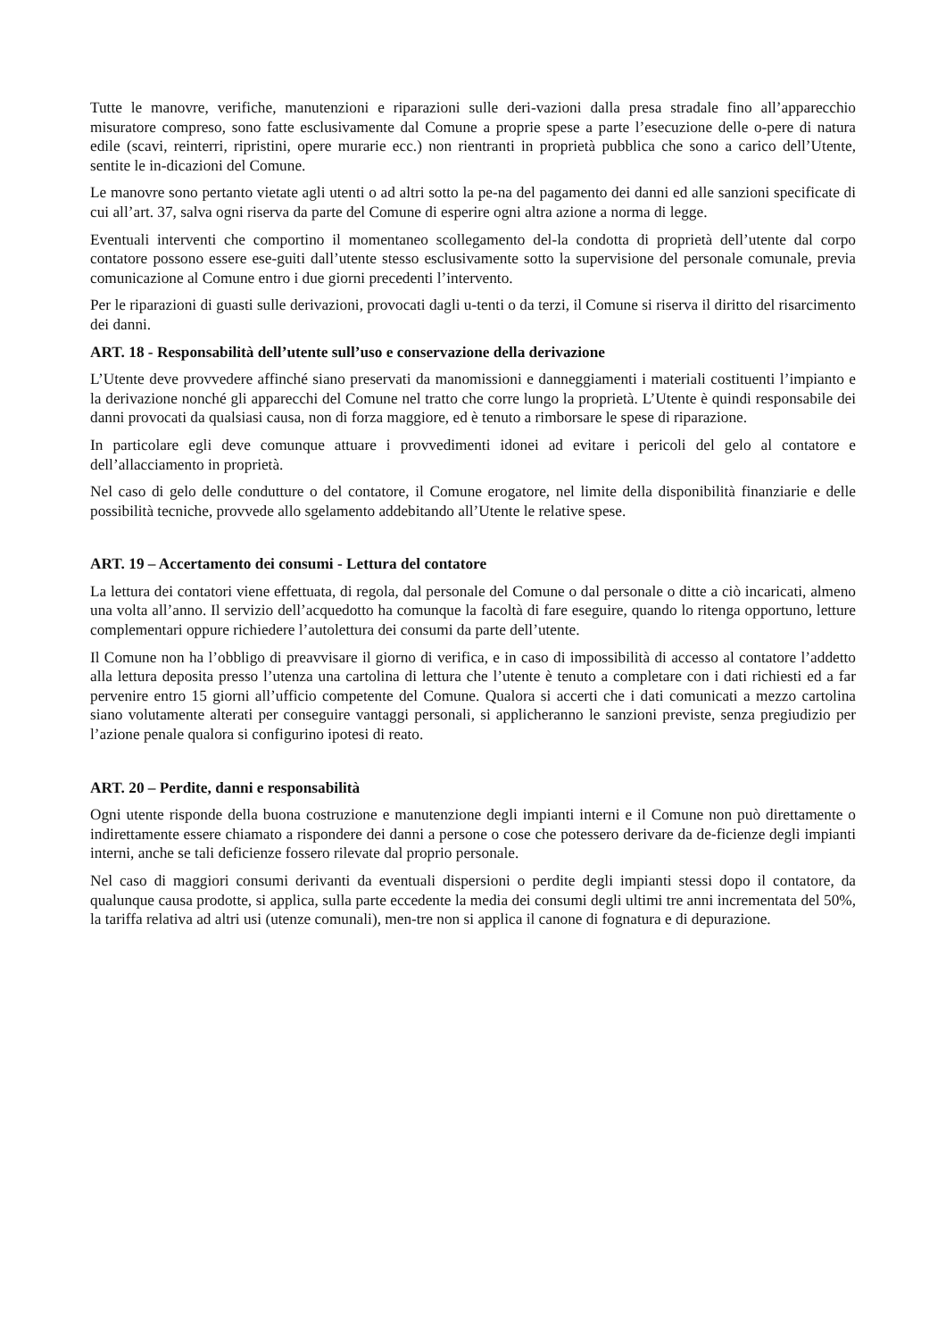Tutte le manovre, verifiche, manutenzioni e riparazioni sulle deri-vazioni dalla presa stradale fino all’apparecchio misuratore compreso, sono fatte esclusivamente dal Comune a proprie spese a parte l’esecuzione delle o-pere di natura edile (scavi, reinterri, ripristini, opere murarie ecc.) non rientranti in proprietà pubblica che sono a carico dell’Utente, sentite le in-dicazioni del Comune.
Le manovre sono pertanto vietate agli utenti o ad altri sotto la pe-na del pagamento dei danni ed alle sanzioni specificate di cui all’art. 37, salva ogni riserva da parte del Comune di esperire ogni altra azione a norma di legge.
Eventuali interventi che comportino il momentaneo scollegamento del-la condotta di proprietà dell’utente dal corpo contatore possono essere ese-guiti dall’utente stesso esclusivamente sotto la supervisione del personale comunale, previa comunicazione al Comune entro i due giorni precedenti l’intervento.
Per le riparazioni di guasti sulle derivazioni, provocati dagli u-tenti o da terzi, il Comune si riserva il diritto del risarcimento dei danni.
ART. 18 - Responsabilità dell’utente sull’uso e conservazione della derivazione
L’Utente deve provvedere affinché siano preservati da manomissioni e danneggiamenti i materiali costituenti l’impianto e la derivazione nonché gli apparecchi del Comune nel tratto che corre lungo la proprietà. L’Utente è quindi responsabile dei danni provocati da qualsiasi causa, non di forza maggiore, ed è tenuto a rimborsare le spese di riparazione.
In particolare egli deve comunque attuare i provvedimenti idonei ad evitare i pericoli del gelo al contatore e dell’allacciamento in proprietà.
Nel caso di gelo delle condutture o del contatore, il Comune erogatore, nel limite della disponibilità finanziarie e delle possibilità tecniche, provvede allo sgelamento addebitando all’Utente le relative spese.
ART. 19 – Accertamento dei consumi - Lettura del contatore
La lettura dei contatori viene effettuata, di regola, dal personale del Comune o dal personale o ditte a ciò incaricati, almeno una volta all’anno. Il servizio dell’acquedotto ha comunque la facoltà di fare eseguire, quando lo ritenga opportuno, letture complementari oppure richiedere l’autolettura dei consumi da parte dell’utente.
Il Comune non ha l’obbligo di preavvisare il giorno di verifica, e in caso di impossibilità di accesso al contatore l’addetto alla lettura deposita presso l’utenza una cartolina di lettura che l’utente è tenuto a completare con i dati richiesti ed a far pervenire entro 15 giorni all’ufficio competente del Comune. Qualora si accerti che i dati comunicati a mezzo cartolina siano volutamente alterati per conseguire vantaggi personali, si applicheranno le sanzioni previste, senza pregiudizio per l’azione penale qualora si configurino ipotesi di reato.
ART. 20 – Perdite, danni e responsabilità
Ogni utente risponde della buona costruzione e manutenzione degli impianti interni e il Comune non può direttamente o indirettamente essere chiamato a rispondere dei danni a persone o cose che potessero derivare da de-ficienze degli impianti interni, anche se tali deficienze fossero rilevate dal proprio personale.
Nel caso di maggiori consumi derivanti da eventuali dispersioni o perdite degli impianti stessi dopo il contatore, da qualunque causa prodotte, si applica, sulla parte eccedente la media dei consumi degli ultimi tre anni incrementata del 50%, la tariffa relativa ad altri usi (utenze comunali), men-tre non si applica il canone di fognatura e di depurazione.